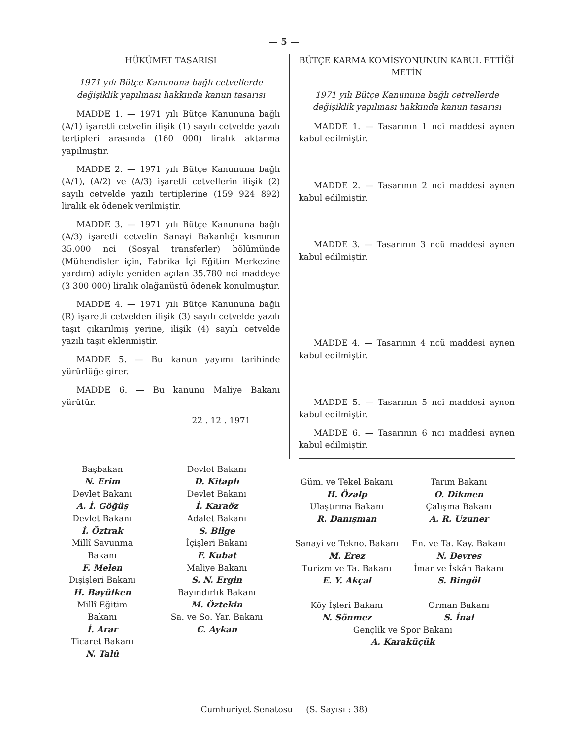— 5 —
HÜKÜMET TASARISI
1971 yılı Bütçe Kanununa bağlı cetvellerde değişiklik yapılması hakkında kanun tasarısı
MADDE 1. — 1971 yılı Bütçe Kanununa bağlı (A/1) işaretli cetvelin ilişik (1) sayılı cetvelde yazılı tertipleri arasında (160 000) liralık aktarma yapılmıştır.
MADDE 2. — 1971 yılı Bütçe Kanununa bağlı (A/1), (A/2) ve (A/3) işaretli cetvellerin ilişik (2) sayılı cetvelde yazılı tertiplerine (159 924 892) liralık ek ödenek verilmiştir.
MADDE 3. — 1971 yılı Bütçe Kanununa bağlı (A/3) işaretli cetvelin Sanayi Bakanlığı kısmının 35.000 nci (Sosyal transferler) bölümünde (Mühendisler için, Fabrika İçi Eğitim Merkezine yardım) adiyle yeniden açılan 35.780 nci maddeye (3 300 000) liralık olağanüstü ödenek konulmuştur.
MADDE 4. — 1971 yılı Bütçe Kanununa bağlı (R) işaretli cetvelden ilişik (3) sayılı cetvelde yazılı taşıt çıkarılmış yerine, ilişik (4) sayılı cetvelde yazılı taşıt eklenmiştir.
MADDE 5. — Bu kanun yayımı tarihinde yürürlüğe girer.
MADDE 6. — Bu kanunu Maliye Bakanı yürütür.
22 . 12 . 1971
BÜTÇE KARMA KOMİSYONUNUN KABUL ETTİĞİ METİN
1971 yılı Bütçe Kanununa bağlı cetvellerde değişiklik yapılması hakkında kanun tasarısı
MADDE 1. — Tasarının 1 nci maddesi aynen kabul edilmiştir.
MADDE 2. — Tasarının 2 nci maddesi aynen kabul edilmiştir.
MADDE 3. — Tasarının 3 ncü maddesi aynen kabul edilmiştir.
MADDE 4. — Tasarının 4 ncü maddesi aynen kabul edilmiştir.
MADDE 5. — Tasarının 5 nci maddesi aynen kabul edilmiştir.
MADDE 6. — Tasarının 6 ncı maddesi aynen kabul edilmiştir.
Başbakan
N. Erim
Devlet Bakanı
A. İ. Göğüş
Devlet Bakanı
İ. Öztrak
Millî Savunma Bakanı
F. Melen
Dışişleri Bakanı
H. Bayülken
Millî Eğitim Bakanı
İ. Arar
Ticaret Bakanı
N. Talû
Devlet Bakanı
D. Kitaplı
Devlet Bakanı
İ. Karaöz
Adalet Bakanı
S. Bilge
İçişleri Bakanı
F. Kubat
Maliye Bakanı
S. N. Ergin
Bayındırlık Bakanı
M. Öztekin
Sa. ve So. Yar. Bakanı
C. Aykan
Güm. ve Tekel Bakanı
H. Özalp
Ulaştırma Bakanı
R. Danışman
Sanayi ve Tekno. Bakanı
M. Erez
Turizm ve Ta. Bakanı
E. Y. Akçal
Köy İşleri Bakanı
N. Sönmez
Tarım Bakanı
O. Dikmen
Çalışma Bakanı
A. R. Uzuner
En. ve Ta. Kay. Bakanı
N. Devres
İmar ve İskân Bakanı
S. Bingöl
Orman Bakanı
S. İnal
Gençlik ve Spor Bakanı
A. Karaküçük
Cumhuriyet Senatosu (S. Sayısı : 38)